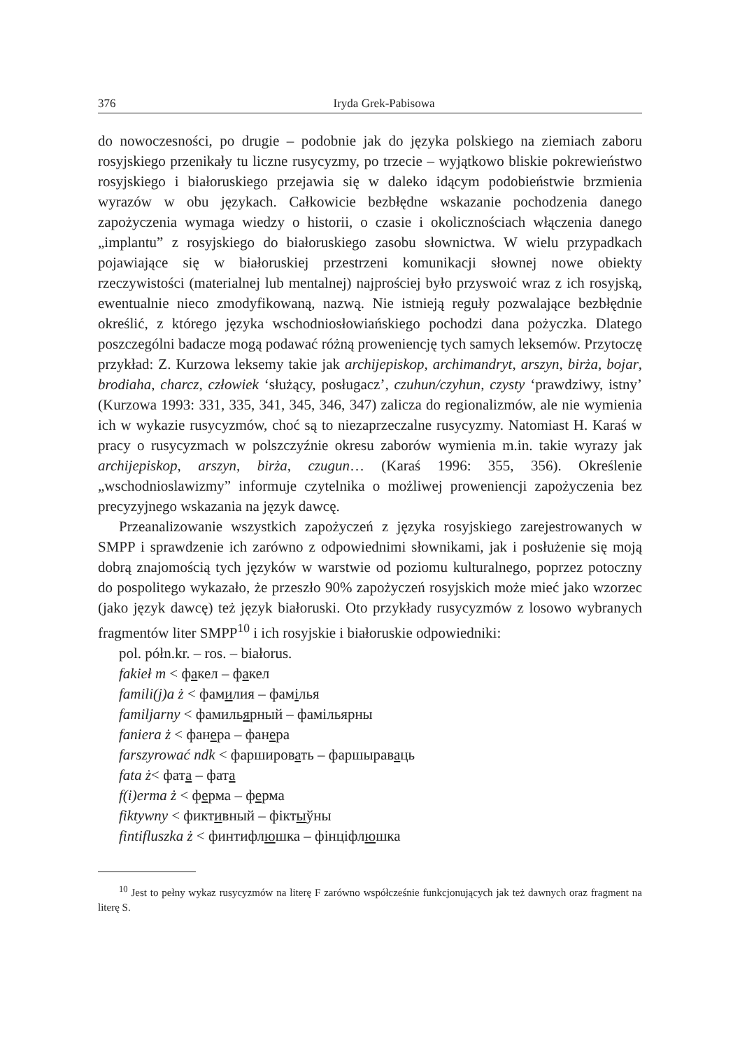376 Iryda Grek-Pabisowa
do nowoczesności, po drugie – podobnie jak do języka polskiego na ziemiach zaboru rosyjskiego przenikały tu liczne rusycyzmy, po trzecie – wyjątkowo bliskie pokrewieństwo rosyjskiego i białoruskiego przejawia się w daleko idącym podobieństwie brzmienia wyrazów w obu językach. Całkowicie bezbłędne wskazanie pochodzenia danego zapożyczenia wymaga wiedzy o historii, o czasie i okolicznościach włączenia danego „implantu” z rosyjskiego do białoruskiego zasobu słownictwa. W wielu przypadkach pojawiające się w białoruskiej przestrzeni komunikacji słownej nowe obiekty rzeczywistości (materialnej lub mentalnej) najprościej było przyswoić wraz z ich rosyjską, ewentualnie nieco zmodyfikowaną, nazwą. Nie istnieją reguły pozwalające bezbłędnie określić, z którego języka wschodniosłowiańskiego pochodzi dana pożyczka. Dlatego poszczególni badacze mogą podawać różną proweniencję tych samych leksemów. Przytoczę przykład: Z. Kurzowa leksemy takie jak archijepiskop, archimandryt, arszyn, birża, bojar, brodiaha, charcz, człowiek ‘służący, posługacz’, czuhun/czyhun, czysty ‘prawdziwy, istny’ (Kurzowa 1993: 331, 335, 341, 345, 346, 347) zalicza do regionalizmów, ale nie wymienia ich w wykazie rusycyzmów, choć są to niezaprzeczalne rusycyzmy. Natomiast H. Karaś w pracy o rusycyzmach w polszczyźnie okresu zaborów wymienia m.in. takie wyrazy jak archijepiskop, arszyn, birża, czugun… (Karaś 1996: 355, 356). Określenie „wschodnioslawizmy” informuje czytelnika o możliwej proweniencji zapożyczenia bez precyzyjnego wskazania na język dawcę.
Przeanalizowanie wszystkich zapożyczeń z języka rosyjskiego zarejestrowanych w SMPP i sprawdzenie ich zarówno z odpowiednimi słownikami, jak i posłużenie się moją dobrą znajomością tych języków w warstwie od poziomu kulturalnego, poprzez potoczny do pospolitego wykazało, że przeszło 90% zapożyczeń rosyjskich może mieć jako wzorzec (jako język dawcę) też język białoruski. Oto przykłady rusycyzmów z losowo wybranych fragmentów liter SMPP<sup>10</sup> i ich rosyjskie i białoruskie odpowiedniki:
pol. półn.kr. – ros. – białorus.
fakieł m < факел – факел
famili(j)a ż < фамилия – фамілья
familjarny < фамильярный – фамільярны
faniera ż < фанера – фанера
farszyrować ndk < фаршировать – фаршыраваць
fata ż< фата – фата
f(i)erma ż < ферма – ферма
fiktywny < фиктивный – фіктыўны
fintifluszka ż < финтифлюшка – фінціфлюшка
<sup>10</sup> Jest to pełny wykaz rusycyzmów na literę F zarówno współcześnie funkcjonujących jak też dawnych oraz fragment na literę S.